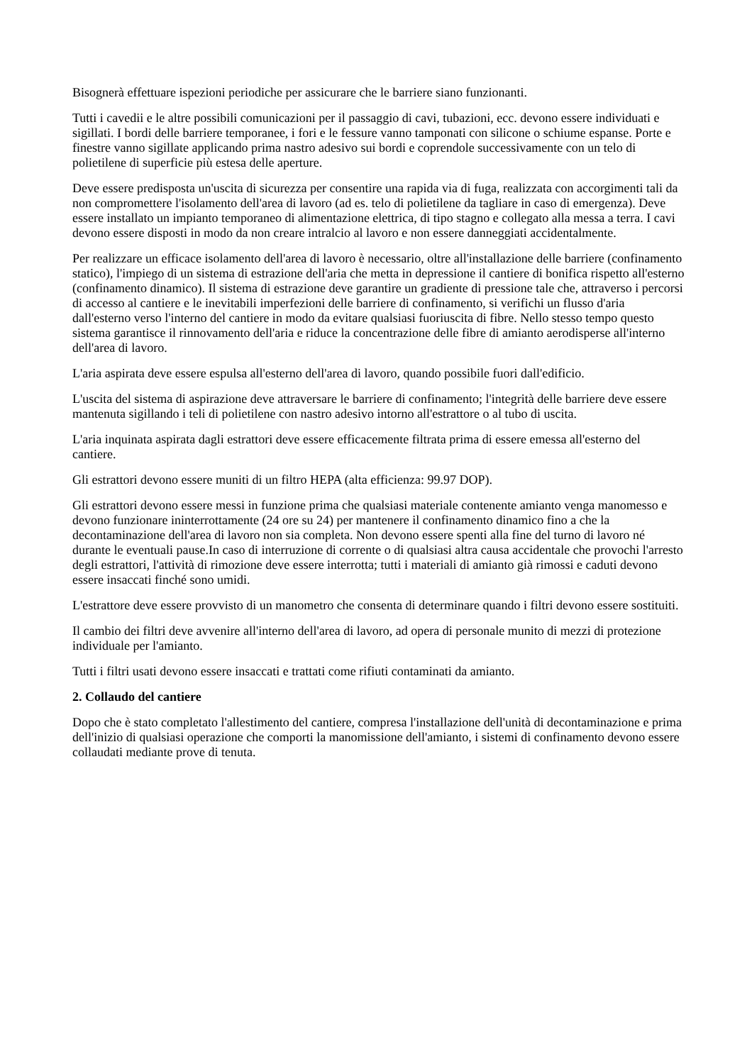Bisognerà effettuare ispezioni periodiche per assicurare che le barriere siano funzionanti.
Tutti i cavedii e le altre possibili comunicazioni per il passaggio di cavi, tubazioni, ecc. devono essere individuati e sigillati. I bordi delle barriere temporanee, i fori e le fessure vanno tamponati con silicone o schiume espanse. Porte e finestre vanno sigillate applicando prima nastro adesivo sui bordi e coprendole successivamente con un telo di polietilene di superficie più estesa delle aperture.
Deve essere predisposta un'uscita di sicurezza per consentire una rapida via di fuga, realizzata con accorgimenti tali da non compromettere l'isolamento dell'area di lavoro (ad es. telo di polietilene da tagliare in caso di emergenza). Deve essere installato un impianto temporaneo di alimentazione elettrica, di tipo stagno e collegato alla messa a terra. I cavi devono essere disposti in modo da non creare intralcio al lavoro e non essere danneggiati accidentalmente.
Per realizzare un efficace isolamento dell'area di lavoro è necessario, oltre all'installazione delle barriere (confinamento statico), l'impiego di un sistema di estrazione dell'aria che metta in depressione il cantiere di bonifica rispetto all'esterno (confinamento dinamico). Il sistema di estrazione deve garantire un gradiente di pressione tale che, attraverso i percorsi di accesso al cantiere e le inevitabili imperfezioni delle barriere di confinamento, si verifichi un flusso d'aria dall'esterno verso l'interno del cantiere in modo da evitare qualsiasi fuoriuscita di fibre. Nello stesso tempo questo sistema garantisce il rinnovamento dell'aria e riduce la concentrazione delle fibre di amianto aerodisperse all'interno dell'area di lavoro.
L'aria aspirata deve essere espulsa all'esterno dell'area di lavoro, quando possibile fuori dall'edificio.
L'uscita del sistema di aspirazione deve attraversare le barriere di confinamento; l'integrità delle barriere deve essere mantenuta sigillando i teli di polietilene con nastro adesivo intorno all'estrattore o al tubo di uscita.
L'aria inquinata aspirata dagli estrattori deve essere efficacemente filtrata prima di essere emessa all'esterno del cantiere.
Gli estrattori devono essere muniti di un filtro HEPA (alta efficienza: 99.97 DOP).
Gli estrattori devono essere messi in funzione prima che qualsiasi materiale contenente amianto venga manomesso e devono funzionare ininterrottamente (24 ore su 24) per mantenere il confinamento dinamico fino a che la decontaminazione dell'area di lavoro non sia completa. Non devono essere spenti alla fine del turno di lavoro né durante le eventuali pause.In caso di interruzione di corrente o di qualsiasi altra causa accidentale che provochi l'arresto degli estrattori, l'attività di rimozione deve essere interrotta; tutti i materiali di amianto già rimossi e caduti devono essere insaccati finché sono umidi.
L'estrattore deve essere provvisto di un manometro che consenta di determinare quando i filtri devono essere sostituiti.
Il cambio dei filtri deve avvenire all'interno dell'area di lavoro, ad opera di personale munito di mezzi di protezione individuale per l'amianto.
Tutti i filtri usati devono essere insaccati e trattati come rifiuti contaminati da amianto.
2. Collaudo del cantiere
Dopo che è stato completato l'allestimento del cantiere, compresa l'installazione dell'unità di decontaminazione e prima dell'inizio di qualsiasi operazione che comporti la manomissione dell'amianto, i sistemi di confinamento devono essere collaudati mediante prove di tenuta.